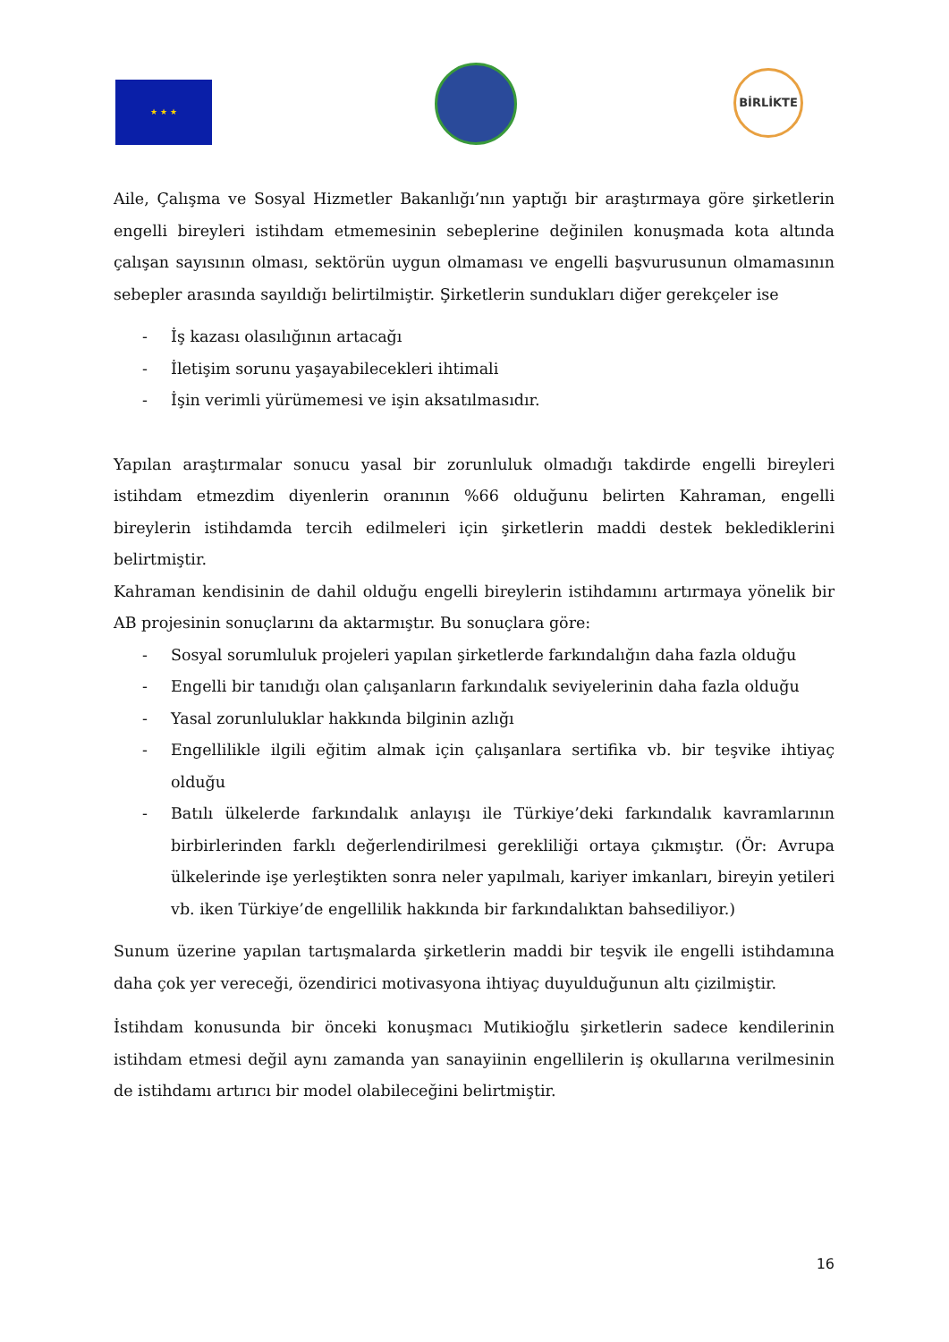★ ★ ★
BİRLİKTE
Aile, Çalışma ve Sosyal Hizmetler Bakanlığı’nın yaptığı bir araştırmaya göre şirketlerin engelli bireyleri istihdam etmemesinin sebeplerine değinilen konuşmada kota altında çalışan sayısının olması, sektörün uygun olmaması ve engelli başvurusunun olmamasının sebepler arasında sayıldığı belirtilmiştir. Şirketlerin sundukları diğer gerekçeler ise
- İş kazası olasılığının artacağı
- İletişim sorunu yaşayabilecekleri ihtimali
- İşin verimli yürümemesi ve işin aksatılmasıdır.
Yapılan araştırmalar sonucu yasal bir zorunluluk olmadığı takdirde engelli bireyleri istihdam etmezdim diyenlerin oranının %66 olduğunu belirten Kahraman, engelli bireylerin istihdamda tercih edilmeleri için şirketlerin maddi destek beklediklerini belirtmiştir.
Kahraman kendisinin de dahil olduğu engelli bireylerin istihdamını artırmaya yönelik bir AB projesinin sonuçlarını da aktarmıştır. Bu sonuçlara göre:
- Sosyal sorumluluk projeleri yapılan şirketlerde farkındalığın daha fazla olduğu
- Engelli bir tanıdığı olan çalışanların farkındalık seviyelerinin daha fazla olduğu
- Yasal zorunluluklar hakkında bilginin azlığı
- Engellilikle ilgili eğitim almak için çalışanlara sertifika vb. bir teşvike ihtiyaç olduğu
- Batılı ülkelerde farkındalık anlayışı ile Türkiye’deki farkındalık kavramlarının birbirlerinden farklı değerlendirilmesi gerekliliği ortaya çıkmıştır. (Ör: Avrupa ülkelerinde işe yerleştikten sonra neler yapılmalı, kariyer imkanları, bireyin yetileri vb. iken Türkiye’de engellilik hakkında bir farkındalıktan bahsediliyor.)
Sunum üzerine yapılan tartışmalarda şirketlerin maddi bir teşvik ile engelli istihdamına daha çok yer vereceği, özendirici motivasyona ihtiyaç duyulduğunun altı çizilmiştir.
İstihdam konusunda bir önceki konuşmacı Mutikioğlu şirketlerin sadece kendilerinin istihdam etmesi değil aynı zamanda yan sanayiinin engellilerin iş okullarına verilmesinin de istihdamı artırıcı bir model olabileceğini belirtmiştir.
16